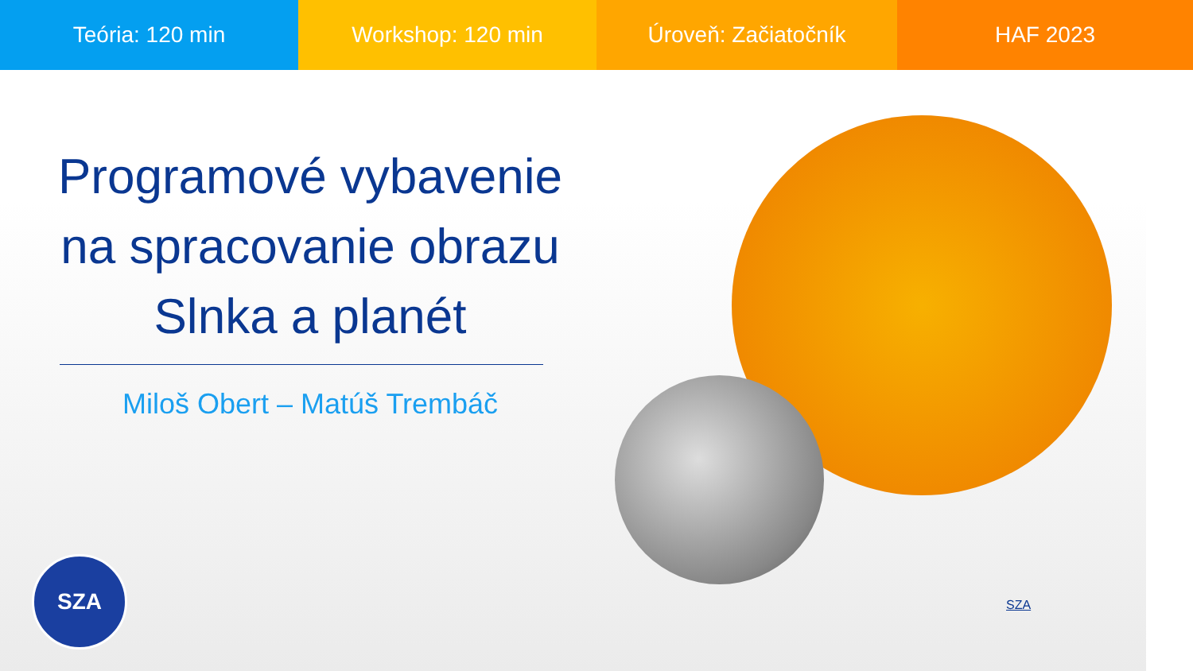Teória: 120 min Workshop: 120 min Úroveň: Začiatočník HAF 2023
Programové vybavenie
na spracovanie obrazu
Slnka a planét
Miloš Obert – Matúš Trembáč
SZA
SZA